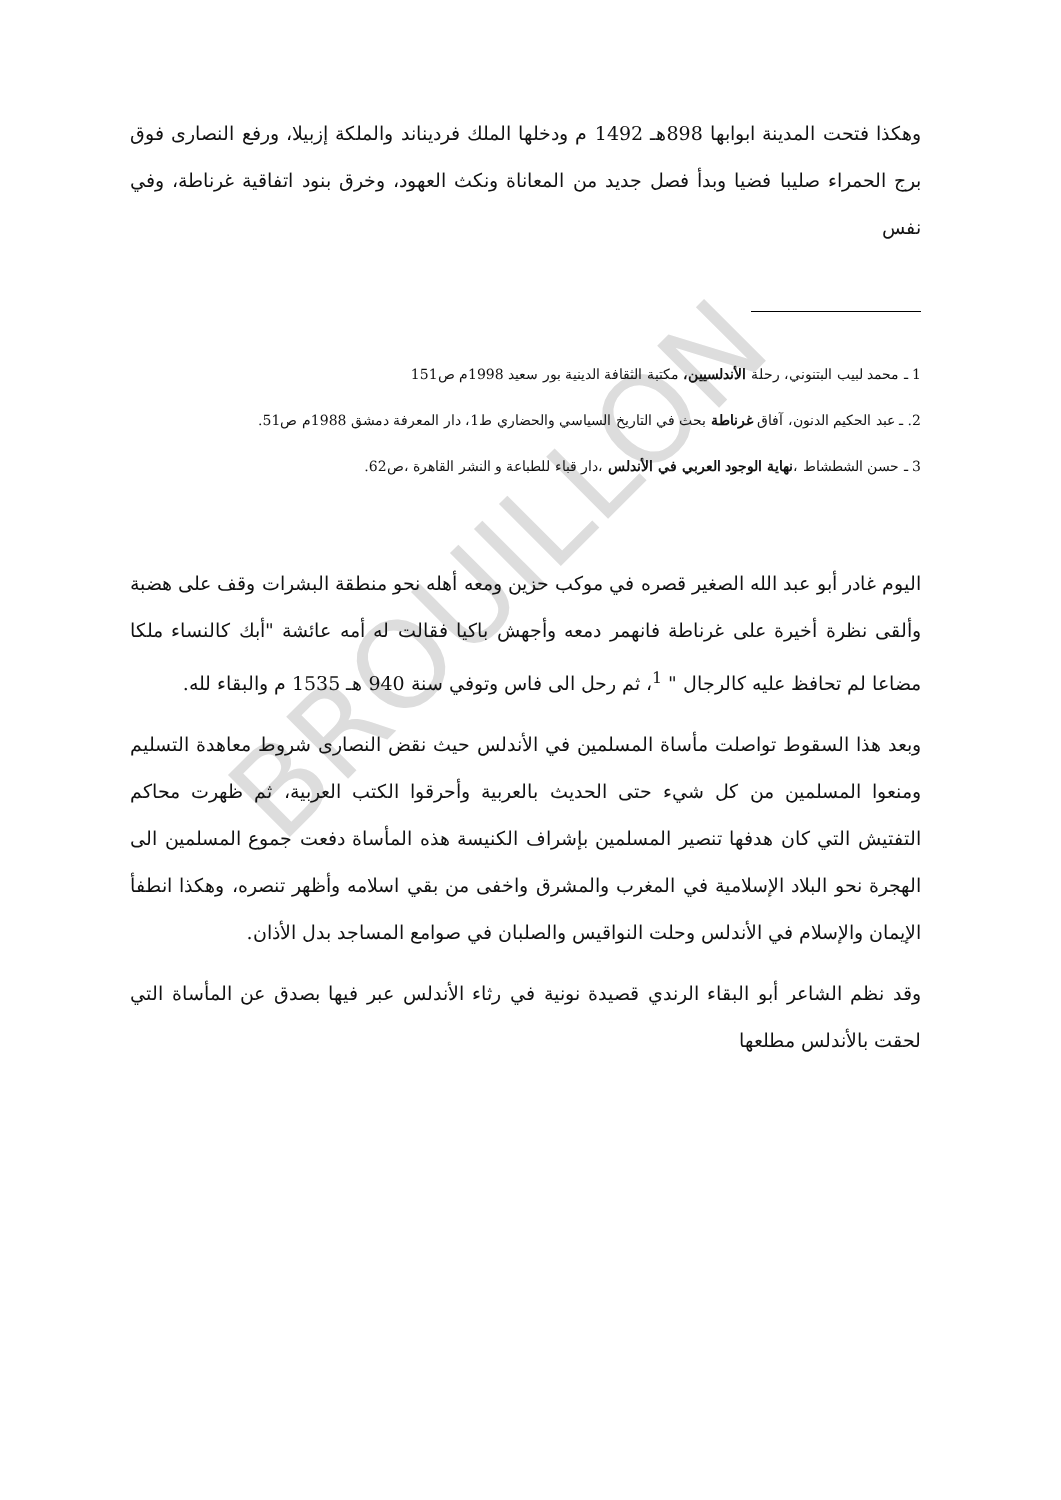BROUILLON
وهكذا فتحت المدينة ابوابها 898هـ 1492 م ودخلها الملك فرديناند والملكة إزبيلا، ورفع النصارى فوق برج الحمراء صليبا فضيا وبدأ فصل جديد من المعاناة ونكث العهود، وخرق بنود اتفاقية غرناطة، وفي نفس
1 ـ محمد لبيب البتنوني، رحلة الأندلسيين، مكتبة الثقافة الدينية بور سعيد 1998م ص151
2. ـ عبد الحكيم الدنون، آفاق غرناطة بحث في التاريخ السياسي والحضاري ط1، دار المعرفة دمشق 1988م ص51.
3 ـ حسن الشطشاط ،نهاية الوجود العربي في الأندلس ،دار قباء للطباعة و النشر القاهرة ،ص62.
اليوم غادر أبو عبد الله الصغير قصره في موكب حزين ومعه أهله نحو منطقة البشرات وقف على هضبة وألقى نظرة أخيرة على غرناطة فانهمر دمعه وأجهش باكيا فقالت له أمه عائشة "أبك كالنساء ملكا مضاعا لم تحافظ عليه كالرجال " <sup>1</sup>، ثم رحل الى فاس وتوفي سنة 940 هـ 1535 م والبقاء لله.
وبعد هذا السقوط تواصلت مأساة المسلمين في الأندلس حيث نقض النصارى شروط معاهدة التسليم ومنعوا المسلمين من كل شيء حتى الحديث بالعربية وأحرقوا الكتب العربية، ثم ظهرت محاكم التفتيش التي كان هدفها تنصير المسلمين بإشراف الكنيسة هذه المأساة دفعت جموع المسلمين الى الهجرة نحو البلاد الإسلامية في المغرب والمشرق واخفى من بقي اسلامه وأظهر تنصره، وهكذا انطفأ الإيمان والإسلام في الأندلس وحلت النواقيس والصلبان في صوامع المساجد بدل الأذان.
وقد نظم الشاعر أبو البقاء الرندي قصيدة نونية في رثاء الأندلس عبر فيها بصدق عن المأساة التي لحقت بالأندلس مطلعها